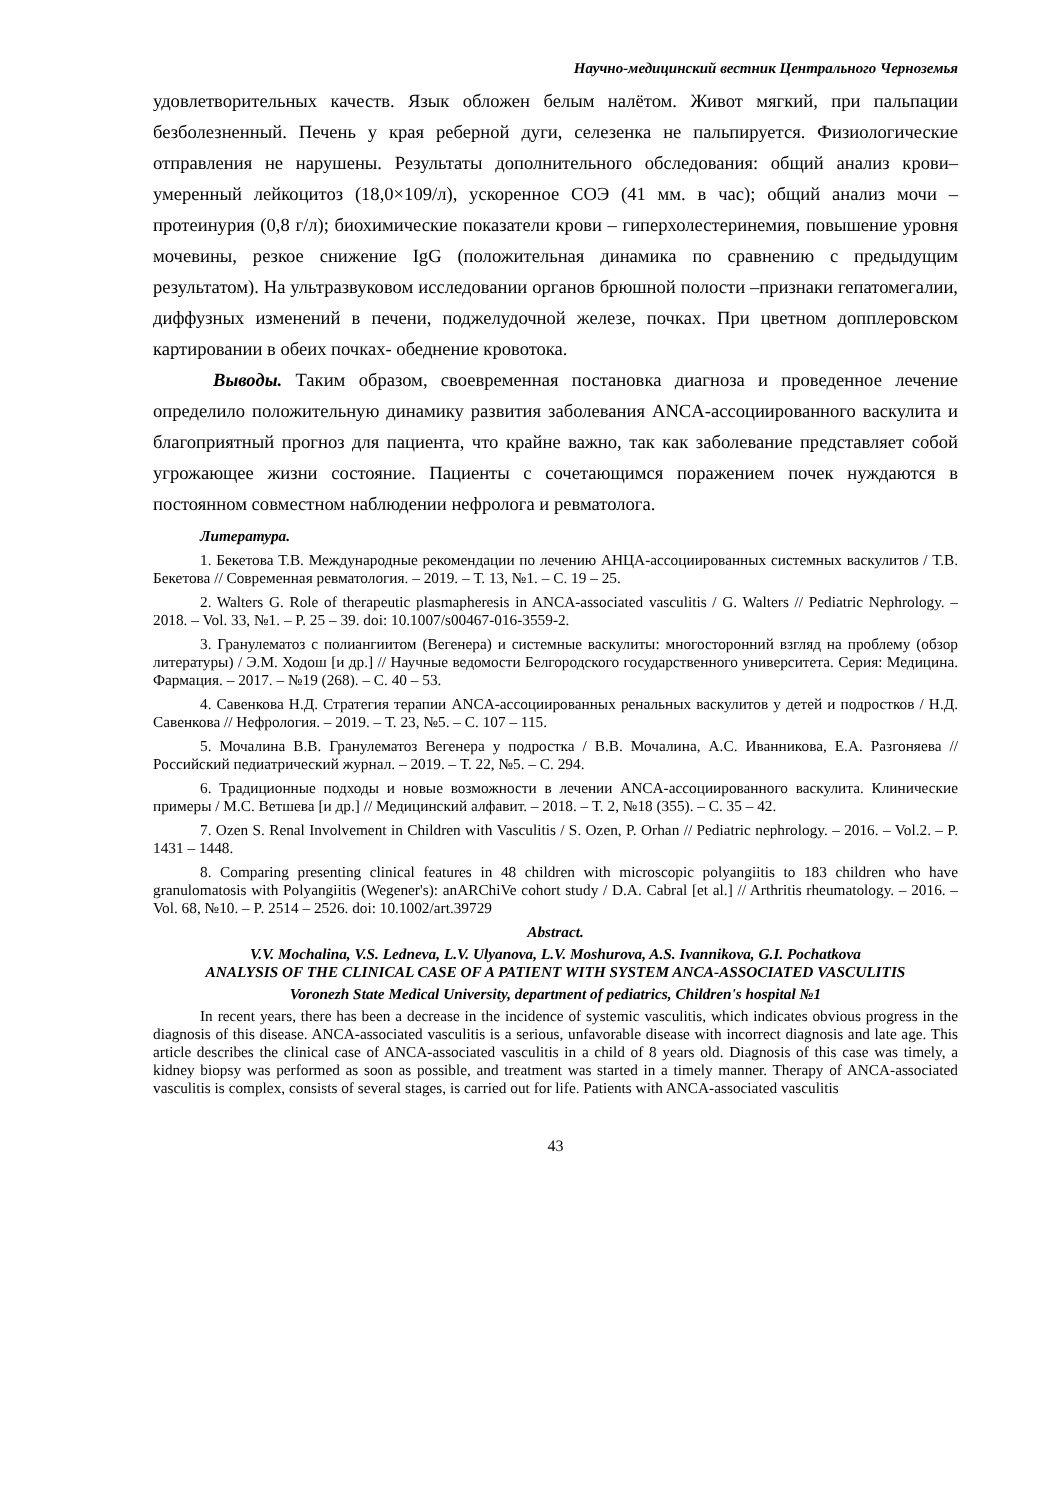Научно-медицинский вестник Центрального Черноземья
удовлетворительных качеств. Язык обложен белым налётом. Живот мягкий, при пальпации безболезненный. Печень у края реберной дуги, селезенка не пальпируется. Физиологические отправления не нарушены. Результаты дополнительного обследования: общий анализ крови– умеренный лейкоцитоз (18,0×109/л), ускоренное СОЭ (41 мм. в час); общий анализ мочи – протеинурия (0,8 г/л); биохимические показатели крови – гиперхолестеринемия, повышение уровня мочевины, резкое снижение IgG (положительная динамика по сравнению с предыдущим результатом). На ультразвуковом исследовании органов брюшной полости –признаки гепатомегалии, диффузных изменений в печени, поджелудочной железе, почках. При цветном допплеровском картировании в обеих почках- обеднение кровотока.
Выводы. Таким образом, своевременная постановка диагноза и проведенное лечение определило положительную динамику развития заболевания ANCA-ассоциированного васкулита и благоприятный прогноз для пациента, что крайне важно, так как заболевание представляет собой угрожающее жизни состояние. Пациенты с сочетающимся поражением почек нуждаются в постоянном совместном наблюдении нефролога и ревматолога.
Литература.
1. Бекетова Т.В. Международные рекомендации по лечению АНЦА-ассоциированных системных васкулитов / Т.В. Бекетова // Современная ревматология. – 2019. – Т. 13, №1. – С. 19 – 25.
2. Walters G. Role of therapeutic plasmapheresis in ANCA-associated vasculitis / G. Walters // Pediatric Nephrology. – 2018. – Vol. 33, №1. – P. 25 – 39. doi: 10.1007/s00467-016-3559-2.
3. Гранулематоз с полиангиитом (Вегенера) и системные васкулиты: многосторонний взгляд на проблему (обзор литературы) / Э.М. Ходош [и др.] // Научные ведомости Белгородского государственного университета. Серия: Медицина. Фармация. – 2017. – №19 (268). – С. 40 – 53.
4. Савенкова Н.Д. Стратегия терапии ANCA-ассоциированных ренальных васкулитов у детей и подростков / Н.Д. Савенкова // Нефрология. – 2019. – Т. 23, №5. – С. 107 – 115.
5. Мочалина В.В. Гранулематоз Вегенера у подростка / В.В. Мочалина, А.С. Иванникова, Е.А. Разгоняева // Российский педиатрический журнал. – 2019. – Т. 22, №5. – С. 294.
6. Традиционные подходы и новые возможности в лечении ANCA-ассоциированного васкулита. Клинические примеры / М.С. Ветшева [и др.] // Медицинский алфавит. – 2018. – Т. 2, №18 (355). – С. 35 – 42.
7. Ozen S. Renal Involvement in Children with Vasculitis / S. Ozen, P. Orhan // Pediatric nephrology. – 2016. – Vol.2. – P. 1431 – 1448.
8. Comparing presenting clinical features in 48 children with microscopic polyangiitis to 183 children who have granulomatosis with Polyangiitis (Wegener's): anARChiVe cohort study / D.A. Cabral [et al.] // Arthritis rheumatology. – 2016. – Vol. 68, №10. – P. 2514 – 2526. doi: 10.1002/art.39729
Abstract.
V.V. Mochalina, V.S. Ledneva, L.V. Ulyanova, L.V. Moshurova, A.S. Ivannikova, G.I. Pochatkova
ANALYSIS OF THE CLINICAL CASE OF A PATIENT WITH SYSTEM ANCA-ASSOCIATED VASCULITIS
Voronezh State Medical University, department of pediatrics, Children's hospital №1
In recent years, there has been a decrease in the incidence of systemic vasculitis, which indicates obvious progress in the diagnosis of this disease. ANCA-associated vasculitis is a serious, unfavorable disease with incorrect diagnosis and late age. This article describes the clinical case of ANCA-associated vasculitis in a child of 8 years old. Diagnosis of this case was timely, a kidney biopsy was performed as soon as possible, and treatment was started in a timely manner. Therapy of ANCA-associated vasculitis is complex, consists of several stages, is carried out for life. Patients with ANCA-associated vasculitis
43